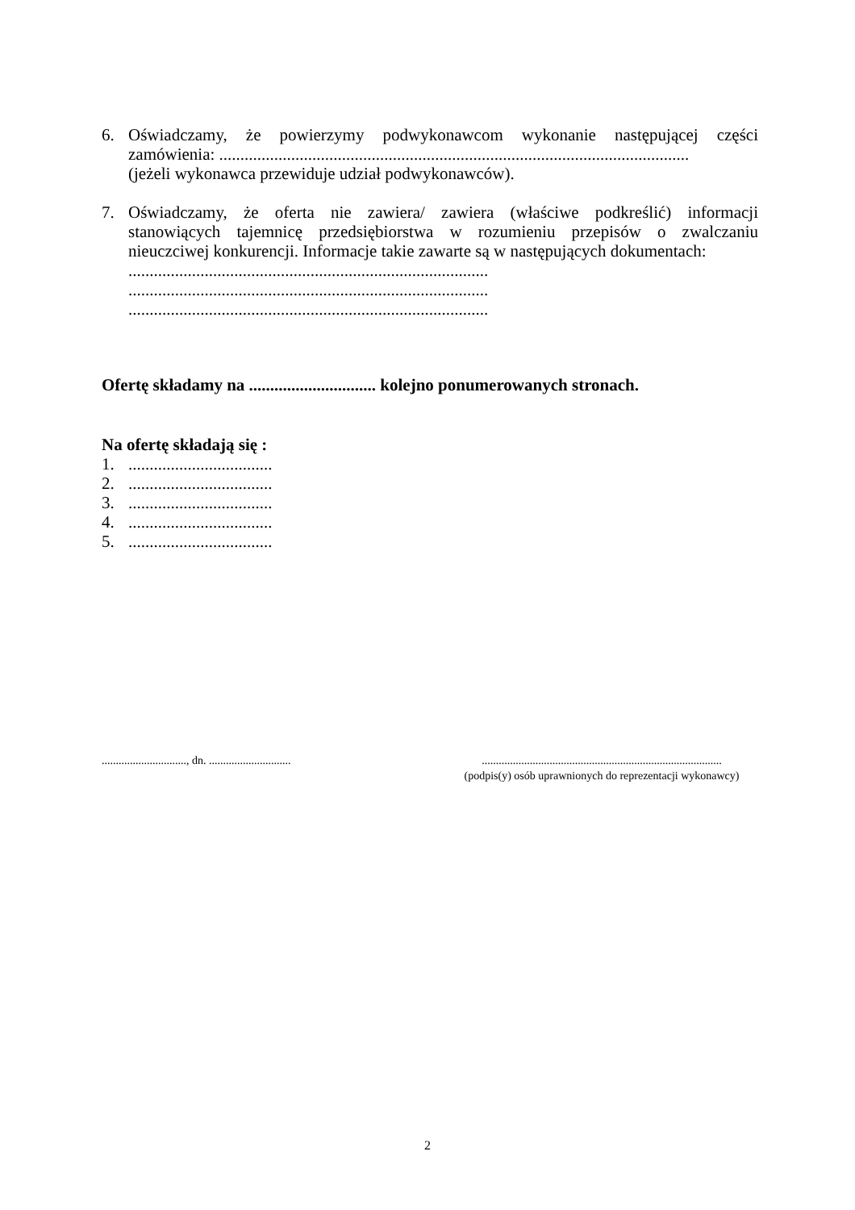6. Oświadczamy, że powierzymy podwykonawcom wykonanie następującej części zamówienia: ...............................................................................................................
(jeżeli wykonawca przewiduje udział podwykonawców).
7. Oświadczamy, że oferta nie zawiera/ zawiera (właściwe podkreślić) informacji stanowiących tajemnicę przedsiębiorstwa w rozumieniu przepisów o zwalczaniu nieuczciwej konkurencji. Informacje takie zawarte są w następujących dokumentach:
.....................................................................................
.....................................................................................
.....................................................................................
Ofertę składamy na .............................. kolejno ponumerowanych stronach.
Na ofertę składają się :
1. ..................................
2. ..................................
3. ..................................
4. ..................................
5. ..................................
.............................., dn. .............................
.....................................................................................
(podpis(y) osób uprawnionych do reprezentacji wykonawcy)
2